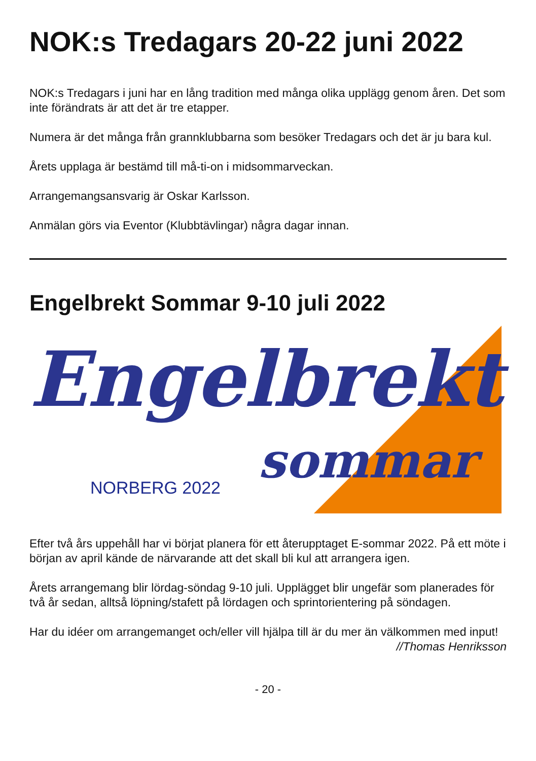NOK:s Tredagars 20-22 juni 2022
NOK:s Tredagars i juni har en lång tradition med många olika upplägg genom åren. Det som inte förändrats är att det är tre etapper.
Numera är det många från grannklubbarna som besöker Tredagars och det är ju bara kul.
Årets upplaga är bestämd till må-ti-on i midsommarveckan.
Arrangemangsansvarig är Oskar Karlsson.
Anmälan görs via Eventor (Klubbtävlingar) några dagar innan.
Engelbrekt Sommar 9-10 juli 2022
Engelbrekt
sommar NORBERG 2022
Efter två års uppehåll har vi börjat planera för ett återupptaget E-sommar 2022. På ett möte i början av april kände de närvarande att det skall bli kul att arrangera igen.
Årets arrangemang blir lördag-söndag 9-10 juli. Upplägget blir ungefär som planerades för två år sedan, alltså löpning/stafett på lördagen och sprintorientering på söndagen.
Har du idéer om arrangemanget och/eller vill hjälpa till är du mer än välkommen med input!
//Thomas Henriksson
- 20 -